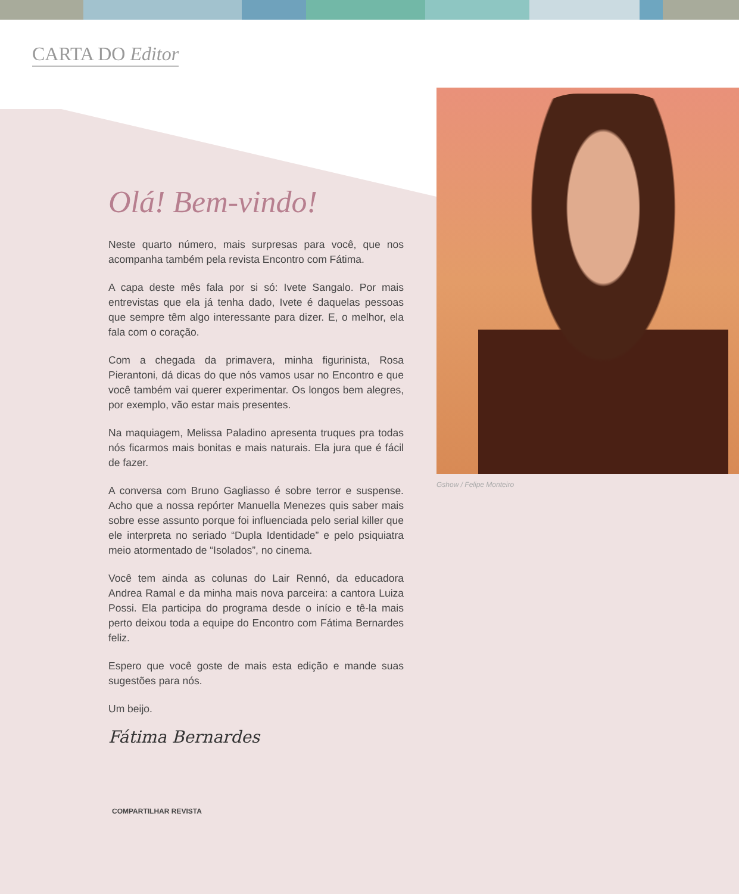CARTA DO Editor
Gshow / Felipe Monteiro
Olá! Bem-vindo!
Neste quarto número, mais surpresas para você, que nos acompanha também pela revista Encontro com Fátima.
A capa deste mês fala por si só: Ivete Sangalo. Por mais entrevistas que ela já tenha dado, Ivete é daquelas pessoas que sempre têm algo interessante para dizer. E, o melhor, ela fala com o coração.
Com a chegada da primavera, minha figurinista, Rosa Pierantoni, dá dicas do que nós vamos usar no Encontro e que você também vai querer experimentar. Os longos bem alegres, por exemplo, vão estar mais presentes.
Na maquiagem, Melissa Paladino apresenta truques pra todas nós ficarmos mais bonitas e mais naturais. Ela jura que é fácil de fazer.
A conversa com Bruno Gagliasso é sobre terror e suspense. Acho que a nossa repórter Manuella Menezes quis saber mais sobre esse assunto porque foi influenciada pelo serial killer que ele interpreta no seriado “Dupla Identidade” e pelo psiquiatra meio atormentado de “Isolados”, no cinema.
Você tem ainda as colunas do Lair Rennó, da educadora Andrea Ramal e da minha mais nova parceira: a cantora Luiza Possi. Ela participa do programa desde o início e tê-la mais perto deixou toda a equipe do Encontro com Fátima Bernardes feliz.
Espero que você goste de mais esta edição e mande suas sugestões para nós.
Um beijo.
Fátima Bernardes
COMPARTILHAR REVISTA